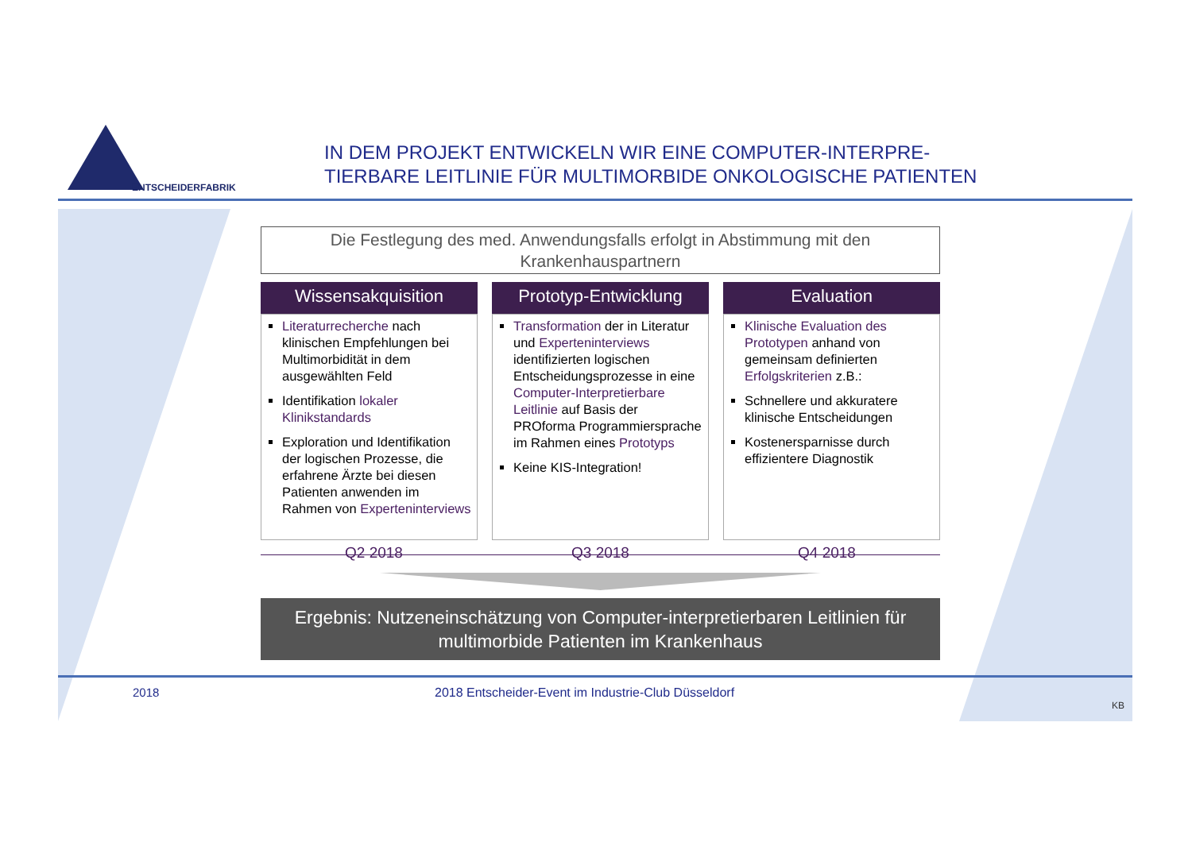ENTSCHEIDERFABRIK
IN DEM PROJEKT ENTWICKELN WIR EINE COMPUTER-INTERPRE-
TIERBARE LEITLINIE FÜR MULTIMORBIDE ONKOLOGISCHE PATIENTEN
Die Festlegung des med. Anwendungsfalls erfolgt in Abstimmung mit den Krankenhauspartnern
Wissensakquisition
Literaturrecherche nach klinischen Empfehlungen bei Multimorbidität in dem ausgewählten Feld
Identifikation lokaler Klinikstandards
Exploration und Identifikation der logischen Prozesse, die erfahrene Ärzte bei diesen Patienten anwenden im Rahmen von Experteninterviews
Prototyp-Entwicklung
Transformation der in Literatur und Experteninterviews identifizierten logischen Entscheidungsprozesse in eine Computer-Interpretierbare Leitlinie auf Basis der PROforma Programmiersprache im Rahmen eines Prototyps
Keine KIS-Integration!
Evaluation
Klinische Evaluation des Prototypen anhand von gemeinsam definierten Erfolgskriterien z.B.:
Schnellere und akkuratere klinische Entscheidungen
Kostenersparnisse durch effizientere Diagnostik
Q2 2018 Q3 2018 Q4 2018
Ergebnis: Nutzeneinschätzung von Computer-interpretierbaren Leitlinien für multimorbide Patienten im Krankenhaus
2018 2018 Entscheider-Event im Industrie-Club Düsseldorf
KB